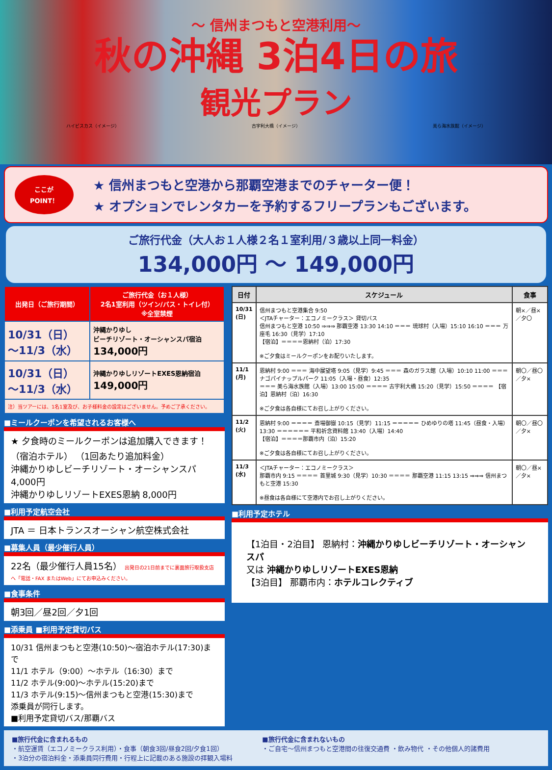～ 信州まつもと空港利用～
秋の沖縄 3泊4日の旅
観光プラン
ハイビスカス（イメージ） 古宇利大橋（イメージ） 美ら海水族館（イメージ）
ここが
POINT！
★ 信州まつもと空港から那覇空港までのチャーター便！
★ オプションでレンタカーを予約するフリープランもございます。
ご旅行代金（大人お１人様２名１室利用/３歳以上同一料金）
134,000円 ～ 149,000円
| 出発日（ご旅行期間） | ご旅行代金（お１人様） 2名1室利用（ツイン/バス・トイレ付） ※全室禁煙 |
| --- | --- |
| 10/31（日） ～11/3（水） | 沖縄かりゆし ビーチリゾート・オーシャンスパ宿泊 134,000円 |
| 10/31（日） ～11/3（水） | 沖縄かりゆしリゾートEXES恩納宿泊 149,000円 |
| 注）当ツアーには、1名1室及び、お子様料金の設定はございません。予めご了承ください。 | |
■ミールクーポンを希望されるお客様へ
★ 夕食時のミールクーポンは追加購入できます！
（宿泊ホテル） （1回あたり追加料金）
沖縄かりゆしビーチリゾート・オーシャンスパ 4,000円
沖縄かりゆしリゾートEXES恩納 8,000円
■利用予定航空会社
JTA ＝ 日本トランスオーシャン航空株式会社
■募集人員（最少催行人員）
22名（最少催行人員15名） 出発日の21日前までに裏面旅行取扱支店へ「電話・FAX またはWeb」にてお申込みください。
■食事条件
朝3回／昼2回／夕1回
■添乗員 ■利用予定貸切バス
10/31 信州まつもと空港(10:50)～宿泊ホテル(17:30)まで
11/1 ホテル（9:00）～ホテル（16:30）まで
11/2 ホテル(9:00)～ホテル(15:20)まで
11/3 ホテル(9:15)～信州まつもと空港(15:30)まで
添乗員が同行します。
■利用予定貸切バス/那覇バス
| 日付 | スケジュール | 食事 |
| --- | --- | --- |
| 10/31 (日) | 信州まつもと空港集合 9:50 ＜JTAチャーター：エコノミークラス＞ 貸切バス 信州まつもと空港 10:50 ⇒⇒⇒ 那覇空港 13:30 14:10 ＝＝＝ 琉球村（入場）15:10 16:10 ＝＝＝ 万座毛 16:30（見学）17:10 【宿泊】＝＝＝＝恩納村（泊）17:30 ※ご夕食はミールクーポンをお配りいたします。 | 朝×／昼×／夕〇 |
| 11/1 (月) | 恩納村 9:00 ＝＝＝ 海中展望塔 9:05（見学）9:45 ＝＝＝ 森のガラス館（入場）10:10 11:00 ＝＝＝ ナゴパイナップルパーク 11:05（入場・昼食）12:35 ＝＝＝ 美ら海水族館（入場）13:00 15:00 ＝＝＝＝ 古宇利大橋 15:20（見学）15:50 ＝＝＝＝ 【宿泊】恩納村（泊）16:30 ※ご夕食は各自様にてお召し上がりください。 | 朝〇／昼〇／夕× |
| 11/2 (火) | 恩納村 9:00 ＝＝＝＝ 斎場御嶽 10:15（見学）11:15 ＝＝＝＝＝ ひめゆりの塔 11:45（昼食・入場）13:30 ＝＝＝＝＝＝ 平和祈念資料館 13:40（入場）14:40 【宿泊】＝＝＝＝那覇市内（泊）15:20 ※ご夕食は各自様にてお召し上がりください。 | 朝〇／昼〇／夕× |
| 11/3 (水) | ＜JTAチャーター：エコノミークラス＞ 那覇市内 9:15 ＝＝＝＝ 首里城 9:30（見学）10:30 ＝＝＝＝ 那覇空港 11:15 13:15 ⇒⇒⇒ 信州まつもと空港 15:30 ※昼食は各自様にて空港内でお召し上がりください。 | 朝〇／昼×／夕× |
■利用予定ホテル
【1泊目・2泊目】 恩納村：沖縄かりゆしビーチリゾート・オーシャンスパ
又は 沖縄かりゆしリゾートEXES恩納
【3泊目】 那覇市内：ホテルコレクティブ
■旅行代金に含まれるもの
・航空運賃（エコノミークラス利用）・食事（朝食3回/昼食2回/夕食1回）
・3泊分の宿泊料金・添乗員同行費用・行程上に記載のある施設の拝観入場料
■旅行代金に含まれないもの
・ご自宅～信州まつもと空港間の往復交通費 ・飲み物代 ・その他個人的諸費用